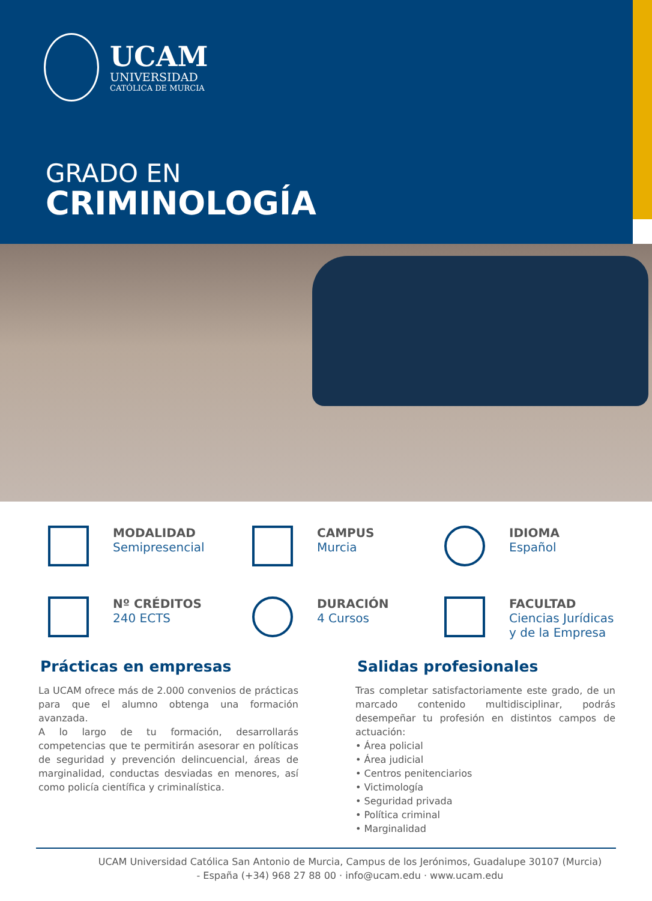UCAM
UNIVERSIDAD
CATÓLICA DE MURCIA
GRADO EN
CRIMINOLOGÍA
MODALIDAD
Semipresencial
CAMPUS
Murcia
IDIOMA
Español
Nº CRÉDITOS
240 ECTS
DURACIÓN
4 Cursos
FACULTAD
Ciencias Jurídicas
y de la Empresa
Prácticas en empresas
La UCAM ofrece más de 2.000 convenios de prácticas para que el alumno obtenga una formación avanzada.
A lo largo de tu formación, desarrollarás competencias que te permitirán asesorar en políticas de seguridad y prevención delincuencial, áreas de marginalidad, conductas desviadas en menores, así como policía científica y criminalística.
Salidas profesionales
Tras completar satisfactoriamente este grado, de un marcado contenido multidisciplinar, podrás desempeñar tu profesión en distintos campos de actuación:
• Área policial
• Área judicial
• Centros penitenciarios
• Victimología
• Seguridad privada
• Política criminal
• Marginalidad
UCAM Universidad Católica San Antonio de Murcia, Campus de los Jerónimos, Guadalupe 30107 (Murcia)
- España (+34) 968 27 88 00 · info@ucam.edu · www.ucam.edu